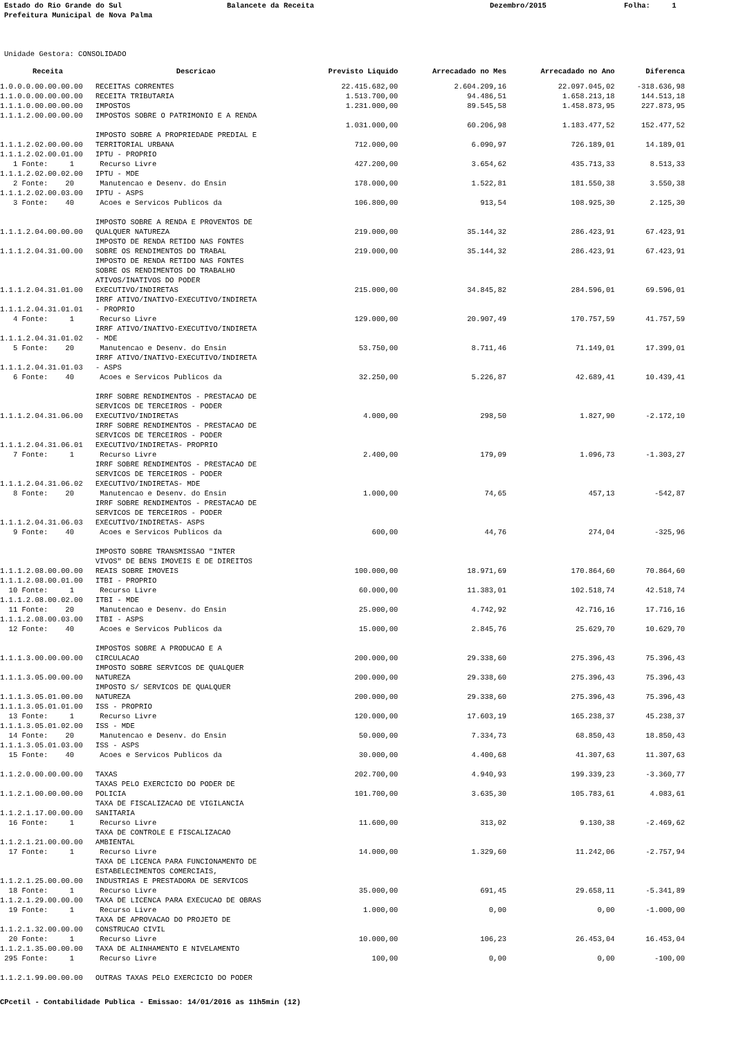Estado do Rio Grande do Sul
Balancete da Receita
Dezembro/2015
Folha: 1
Prefeitura Municipal de Nova Palma
Unidade Gestora: CONSOLIDADO
| Receita | Descricao | Previsto Liquido | Arrecadado no Mes | Arrecadado no Ano | Diferenca |
| --- | --- | --- | --- | --- | --- |
| 1.0.0.0.00.00.00.00 | RECEITAS CORRENTES | 22.415.682,00 | 2.604.209,16 | 22.097.045,02 | -318.636,98 |
| 1.1.0.0.00.00.00.00 | RECEITA TRIBUTARIA | 1.513.700,00 | 94.486,51 | 1.658.213,18 | 144.513,18 |
| 1.1.1.0.00.00.00.00 | IMPOSTOS | 1.231.000,00 | 89.545,58 | 1.458.873,95 | 227.873,95 |
| 1.1.1.2.00.00.00.00 | IMPOSTOS SOBRE O PATRIMONIO E A RENDA | | | | |
| | | 1.031.000,00 | 60.206,98 | 1.183.477,52 | 152.477,52 |
| 1.1.1.2.02.00.00.00 | IMPOSTO SOBRE A PROPRIEDADE PREDIAL E TERRITORIAL URBANA | 712.000,00 | 6.090,97 | 726.189,01 | 14.189,01 |
| 1.1.1.2.02.00.01.00 | IPTU - PROPRIO | | | | |
| 1 Fonte: 1 | Recurso Livre | 427.200,00 | 3.654,62 | 435.713,33 | 8.513,33 |
| 1.1.1.2.02.00.02.00 | IPTU - MDE | | | | |
| 2 Fonte: 20 | Manutencao e Desenv. do Ensin | 178.000,00 | 1.522,81 | 181.550,38 | 3.550,38 |
| 1.1.1.2.02.00.03.00 | IPTU - ASPS | | | | |
| 3 Fonte: 40 | Acoes e Servicos Publicos da | 106.800,00 | 913,54 | 108.925,30 | 2.125,30 |
| 1.1.1.2.04.00.00.00 | IMPOSTO SOBRE A RENDA E PROVENTOS DE QUALQUER NATUREZA | 219.000,00 | 35.144,32 | 286.423,91 | 67.423,91 |
| 1.1.1.2.04.31.00.00 | IMPOSTO DE RENDA RETIDO NAS FONTES SOBRE OS RENDIMENTOS DO TRABAL | 219.000,00 | 35.144,32 | 286.423,91 | 67.423,91 |
| 1.1.1.2.04.31.01.00 | IMPOSTO DE RENDA RETIDO NAS FONTES SOBRE OS RENDIMENTOS DO TRABALHO ATIVOS/INATIVOS DO PODER EXECUTIVO/INDIRETAS | 215.000,00 | 34.845,82 | 284.596,01 | 69.596,01 |
| 1.1.1.2.04.31.01.01 | IRRF ATIVO/INATIVO-EXECUTIVO/INDIRETA - PROPRIO | | | | |
| 4 Fonte: 1 | Recurso Livre | 129.000,00 | 20.907,49 | 170.757,59 | 41.757,59 |
| 1.1.1.2.04.31.01.02 | IRRF ATIVO/INATIVO-EXECUTIVO/INDIRETA - MDE | | | | |
| 5 Fonte: 20 | Manutencao e Desenv. do Ensin | 53.750,00 | 8.711,46 | 71.149,01 | 17.399,01 |
| 1.1.1.2.04.31.01.03 | IRRF ATIVO/INATIVO-EXECUTIVO/INDIRETA - ASPS | | | | |
| 6 Fonte: 40 | Acoes e Servicos Publicos da | 32.250,00 | 5.226,87 | 42.689,41 | 10.439,41 |
| 1.1.1.2.04.31.06.00 | IRRF SOBRE RENDIMENTOS - PRESTACAO DE SERVICOS DE TERCEIROS - PODER EXECUTIVO/INDIRETAS | 4.000,00 | 298,50 | 1.827,90 | -2.172,10 |
| 1.1.1.2.04.31.06.01 | IRRF SOBRE RENDIMENTOS - PRESTACAO DE SERVICOS DE TERCEIROS - PODER EXECUTIVO/INDIRETAS- PROPRIO | | | | |
| 7 Fonte: 1 | Recurso Livre | 2.400,00 | 179,09 | 1.096,73 | -1.303,27 |
| 1.1.1.2.04.31.06.02 | IRRF SOBRE RENDIMENTOS - PRESTACAO DE SERVICOS DE TERCEIROS - PODER EXECUTIVO/INDIRETAS- MDE | | | | |
| 8 Fonte: 20 | Manutencao e Desenv. do Ensin | 1.000,00 | 74,65 | 457,13 | -542,87 |
| 1.1.1.2.04.31.06.03 | IRRF SOBRE RENDIMENTOS - PRESTACAO DE SERVICOS DE TERCEIROS - PODER EXECUTIVO/INDIRETAS- ASPS | | | | |
| 9 Fonte: 40 | Acoes e Servicos Publicos da | 600,00 | 44,76 | 274,04 | -325,96 |
| 1.1.1.2.08.00.00.00 | IMPOSTO SOBRE TRANSMISSAO "INTER VIVOS" DE BENS IMOVEIS E DE DIREITOS REAIS SOBRE IMOVEIS | 100.000,00 | 18.971,69 | 170.864,60 | 70.864,60 |
| 1.1.1.2.08.00.01.00 | ITBI - PROPRIO | | | | |
| 10 Fonte: 1 | Recurso Livre | 60.000,00 | 11.383,01 | 102.518,74 | 42.518,74 |
| 1.1.1.2.08.00.02.00 | ITBI - MDE | | | | |
| 11 Fonte: 20 | Manutencao e Desenv. do Ensin | 25.000,00 | 4.742,92 | 42.716,16 | 17.716,16 |
| 1.1.1.2.08.00.03.00 | ITBI - ASPS | | | | |
| 12 Fonte: 40 | Acoes e Servicos Publicos da | 15.000,00 | 2.845,76 | 25.629,70 | 10.629,70 |
| 1.1.1.3.00.00.00.00 | IMPOSTOS SOBRE A PRODUCAO E A CIRCULACAO | 200.000,00 | 29.338,60 | 275.396,43 | 75.396,43 |
| 1.1.1.3.05.00.00.00 | IMPOSTO SOBRE SERVICOS DE QUALQUER NATUREZA | 200.000,00 | 29.338,60 | 275.396,43 | 75.396,43 |
| 1.1.1.3.05.01.00.00 | IMPOSTO S/ SERVICOS DE QUALQUER NATUREZA | 200.000,00 | 29.338,60 | 275.396,43 | 75.396,43 |
| 1.1.1.3.05.01.01.00 | ISS - PROPRIO | | | | |
| 13 Fonte: 1 | Recurso Livre | 120.000,00 | 17.603,19 | 165.238,37 | 45.238,37 |
| 1.1.1.3.05.01.02.00 | ISS - MDE | | | | |
| 14 Fonte: 20 | Manutencao e Desenv. do Ensin | 50.000,00 | 7.334,73 | 68.850,43 | 18.850,43 |
| 1.1.1.3.05.01.03.00 | ISS - ASPS | | | | |
| 15 Fonte: 40 | Acoes e Servicos Publicos da | 30.000,00 | 4.400,68 | 41.307,63 | 11.307,63 |
| 1.1.2.0.00.00.00.00 | TAXAS | 202.700,00 | 4.940,93 | 199.339,23 | -3.360,77 |
| 1.1.2.1.00.00.00.00 | TAXAS PELO EXERCICIO DO PODER DE POLICIA | 101.700,00 | 3.635,30 | 105.783,61 | 4.083,61 |
| 1.1.2.1.17.00.00.00 | TAXA DE FISCALIZACAO DE VIGILANCIA SANITARIA | | | | |
| 16 Fonte: 1 | Recurso Livre | 11.600,00 | 313,02 | 9.130,38 | -2.469,62 |
| 1.1.2.1.21.00.00.00 | TAXA DE CONTROLE E FISCALIZACAO AMBIENTAL | | | | |
| 17 Fonte: 1 | Recurso Livre | 14.000,00 | 1.329,60 | 11.242,06 | -2.757,94 |
| 1.1.2.1.25.00.00.00 | TAXA DE LICENCA PARA FUNCIONAMENTO DE ESTABELECIMENTOS COMERCIAIS, INDUSTRIAS E PRESTADORA DE SERVICOS | | | | |
| 18 Fonte: 1 | Recurso Livre | 35.000,00 | 691,45 | 29.658,11 | -5.341,89 |
| 1.1.2.1.29.00.00.00 | TAXA DE LICENCA PARA EXECUCAO DE OBRAS | | | | |
| 19 Fonte: 1 | Recurso Livre | 1.000,00 | 0,00 | 0,00 | -1.000,00 |
| 1.1.2.1.32.00.00.00 | TAXA DE APROVACAO DO PROJETO DE CONSTRUCAO CIVIL | | | | |
| 20 Fonte: 1 | Recurso Livre | 10.000,00 | 106,23 | 26.453,04 | 16.453,04 |
| 1.1.2.1.35.00.00.00 | TAXA DE ALINHAMENTO E NIVELAMENTO | | | | |
| 295 Fonte: 1 | Recurso Livre | 100,00 | 0,00 | 0,00 | -100,00 |
| 1.1.2.1.99.00.00.00 | OUTRAS TAXAS PELO EXERCICIO DO PODER | | | | |
CPcetil - Contabilidade Publica - Emissao: 14/01/2016 as 11h5min (12)